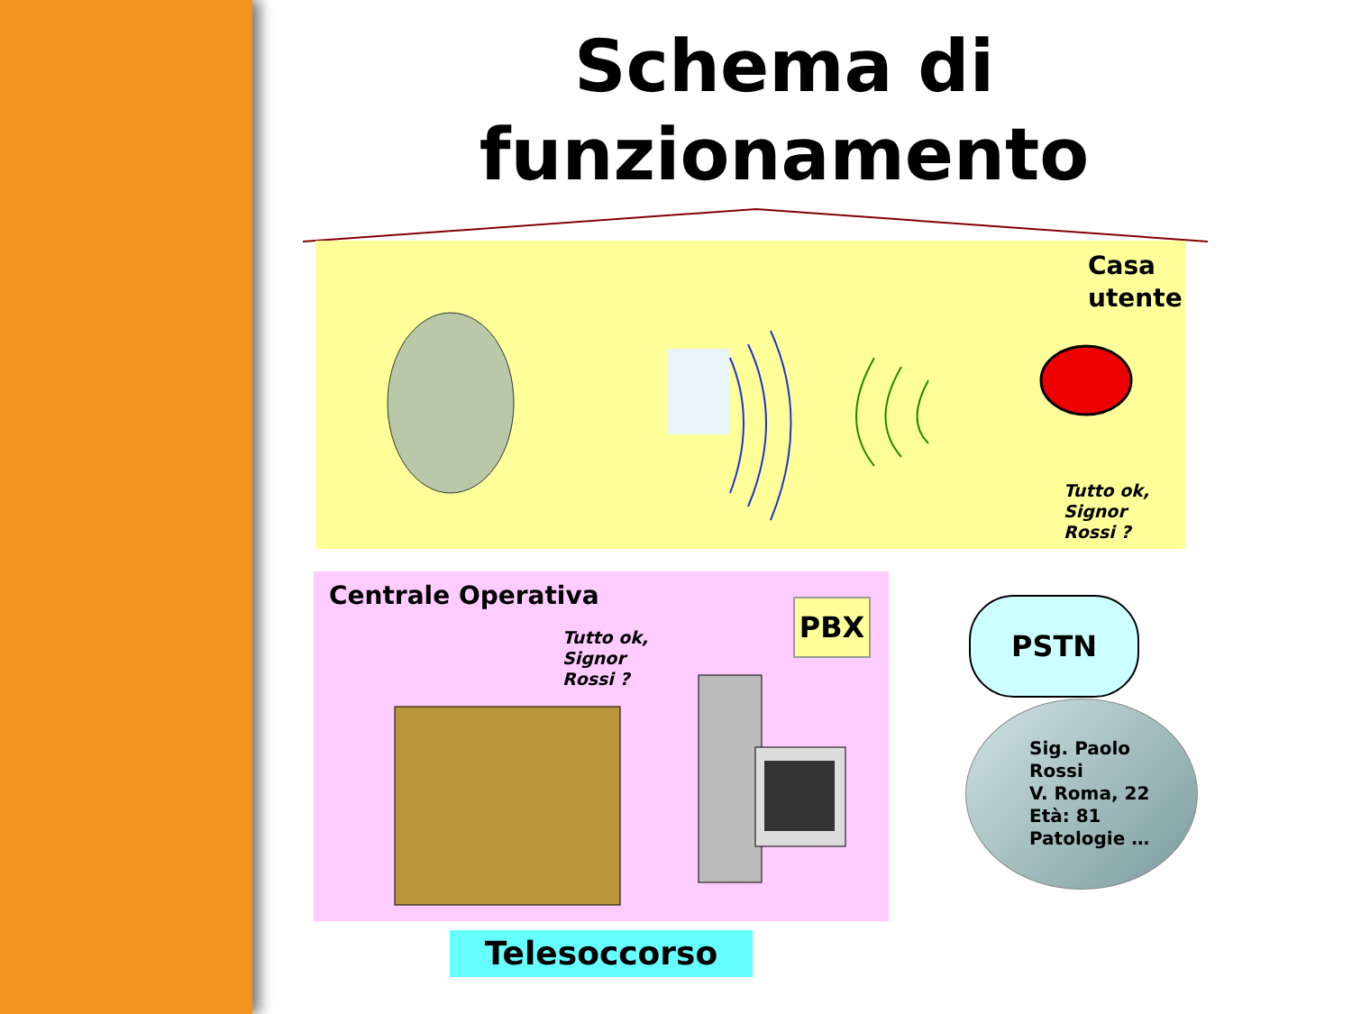Schema di funzionamento
Casa
utente
Tutto ok,
Signor
Rossi ?
Centrale Operativa
Tutto ok,
Signor
Rossi ?
PBX PSTN
Sig. Paolo
Rossi
V. Roma, 22
Età: 81
Patologie …
Telesoccorso